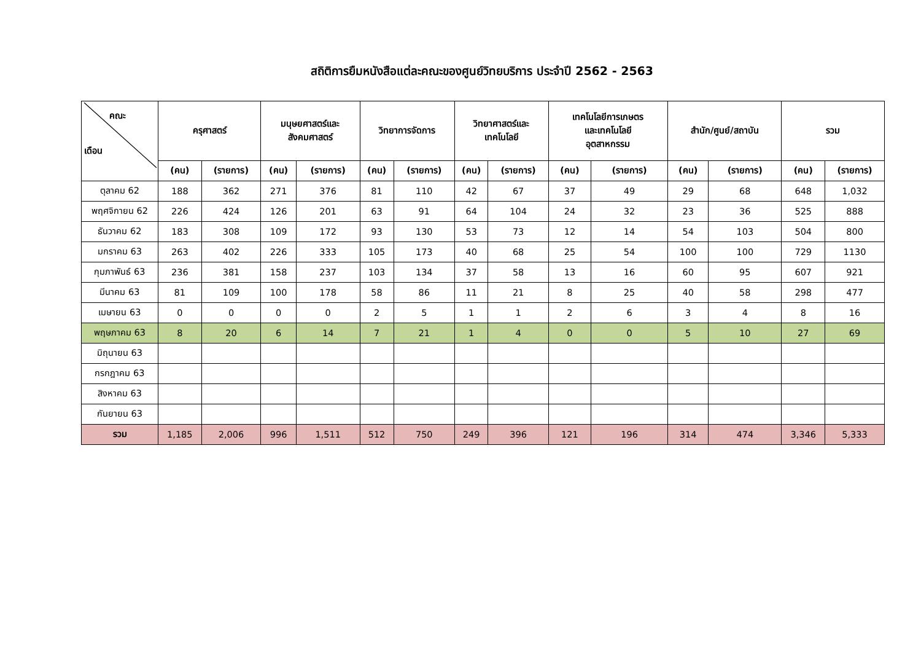สถิติการยืมหนังสือแต่ละคณะของศูนย์วิทยบริการ ประจำปี 2562 - 2563
| คณะ เดือน | ครุศาสตร์ | | มนุษยศาสตร์และ สังคมศาสตร์ | | วิทยาการจัดการ | | วิทยาศาสตร์และ เทคโนโลยี | | เทคโนโลยีการเกษตร และเทคโนโลยี อุตสาหกรรม | | สำนัก/ศูนย์/สถาบัน | | รวม | |
| --- | --- | --- | --- | --- | --- | --- | --- | --- | --- | --- | --- | --- | --- | --- |
| | (คน) | (รายการ) | (คน) | (รายการ) | (คน) | (รายการ) | (คน) | (รายการ) | (คน) | (รายการ) | (คน) | (รายการ) | (คน) | (รายการ) |
| ตุลาคม 62 | 188 | 362 | 271 | 376 | 81 | 110 | 42 | 67 | 37 | 49 | 29 | 68 | 648 | 1,032 |
| พฤศจิกายน 62 | 226 | 424 | 126 | 201 | 63 | 91 | 64 | 104 | 24 | 32 | 23 | 36 | 525 | 888 |
| ธันวาคม 62 | 183 | 308 | 109 | 172 | 93 | 130 | 53 | 73 | 12 | 14 | 54 | 103 | 504 | 800 |
| มกราคม 63 | 263 | 402 | 226 | 333 | 105 | 173 | 40 | 68 | 25 | 54 | 100 | 100 | 729 | 1130 |
| กุมภาพันธ์ 63 | 236 | 381 | 158 | 237 | 103 | 134 | 37 | 58 | 13 | 16 | 60 | 95 | 607 | 921 |
| มีนาคม 63 | 81 | 109 | 100 | 178 | 58 | 86 | 11 | 21 | 8 | 25 | 40 | 58 | 298 | 477 |
| เมษายน 63 | 0 | 0 | 0 | 0 | 2 | 5 | 1 | 1 | 2 | 6 | 3 | 4 | 8 | 16 |
| พฤษภาคม 63 | 8 | 20 | 6 | 14 | 7 | 21 | 1 | 4 | 0 | 0 | 5 | 10 | 27 | 69 |
| มิถุนายน 63 | | | | | | | | | | | | | | |
| กรกฎาคม 63 | | | | | | | | | | | | | | |
| สิงหาคม 63 | | | | | | | | | | | | | | |
| กันยายน 63 | | | | | | | | | | | | | | |
| รวม | 1,185 | 2,006 | 996 | 1,511 | 512 | 750 | 249 | 396 | 121 | 196 | 314 | 474 | 3,346 | 5,333 |